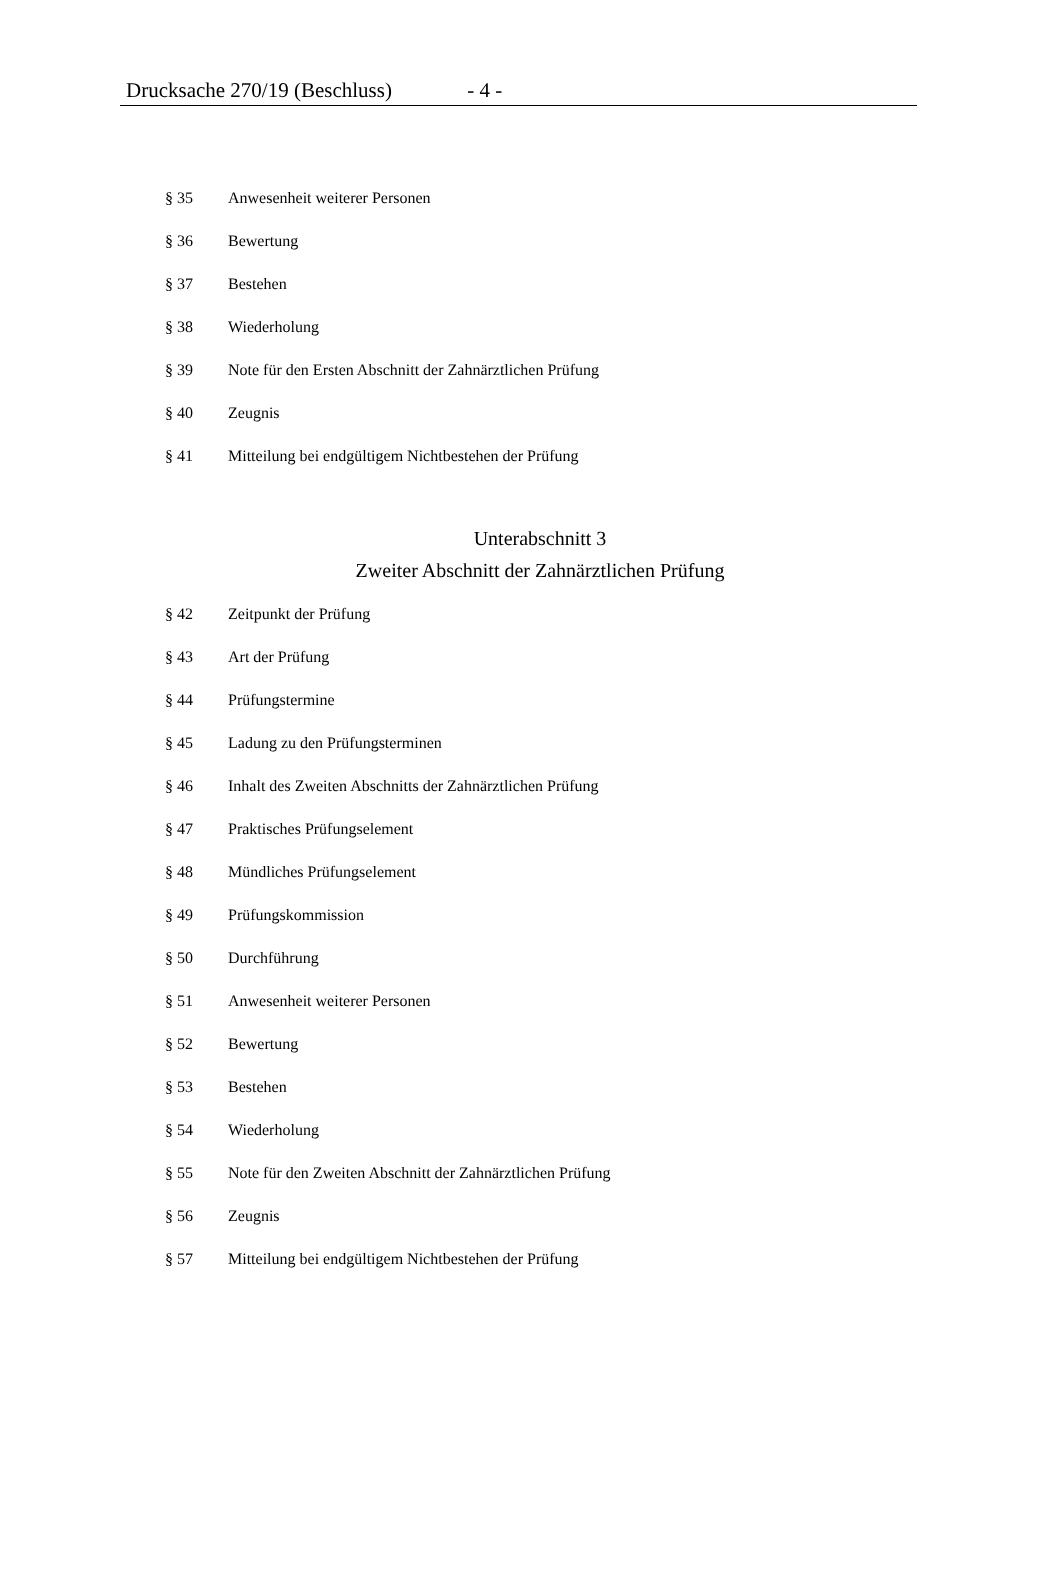Drucksache 270/19 (Beschluss) - 4 -
§ 35 Anwesenheit weiterer Personen
§ 36 Bewertung
§ 37 Bestehen
§ 38 Wiederholung
§ 39 Note für den Ersten Abschnitt der Zahnärztlichen Prüfung
§ 40 Zeugnis
§ 41 Mitteilung bei endgültigem Nichtbestehen der Prüfung
Unterabschnitt 3
Zweiter Abschnitt der Zahnärztlichen Prüfung
§ 42 Zeitpunkt der Prüfung
§ 43 Art der Prüfung
§ 44 Prüfungstermine
§ 45 Ladung zu den Prüfungsterminen
§ 46 Inhalt des Zweiten Abschnitts der Zahnärztlichen Prüfung
§ 47 Praktisches Prüfungselement
§ 48 Mündliches Prüfungselement
§ 49 Prüfungskommission
§ 50 Durchführung
§ 51 Anwesenheit weiterer Personen
§ 52 Bewertung
§ 53 Bestehen
§ 54 Wiederholung
§ 55 Note für den Zweiten Abschnitt der Zahnärztlichen Prüfung
§ 56 Zeugnis
§ 57 Mitteilung bei endgültigem Nichtbestehen der Prüfung